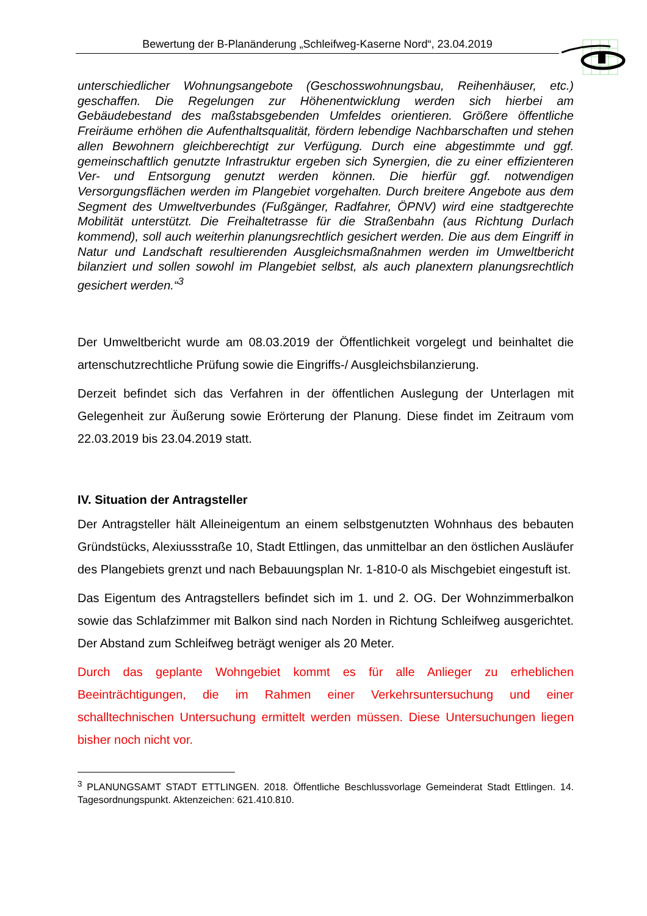Bewertung der B-Planänderung „Schleifweg-Kaserne Nord“, 23.04.2019
unterschiedlicher Wohnungsangebote (Geschosswohnungsbau, Reihenhäuser, etc.) geschaffen. Die Regelungen zur Höhenentwicklung werden sich hierbei am Gebäudebestand des maßstabsgebenden Umfeldes orientieren. Größere öffentliche Freiräume erhöhen die Aufenthaltsqualität, fördern lebendige Nachbarschaften und stehen allen Bewohnern gleichberechtigt zur Verfügung. Durch eine abgestimmte und ggf. gemeinschaftlich genutzte Infrastruktur ergeben sich Synergien, die zu einer effizienteren Ver- und Entsorgung genutzt werden können. Die hierfür ggf. notwendigen Versorgungsflächen werden im Plangebiet vorgehalten. Durch breitere Angebote aus dem Segment des Umweltverbundes (Fußgänger, Radfahrer, ÖPNV) wird eine stadtgerechte Mobilität unterstützt. Die Freihaltetrasse für die Straßenbahn (aus Richtung Durlach kommend), soll auch weiterhin planungsrechtlich gesichert werden. Die aus dem Eingriff in Natur und Landschaft resultierenden Ausgleichsmaßnahmen werden im Umweltbericht bilanziert und sollen sowohl im Plangebiet selbst, als auch planextern planungsrechtlich gesichert werden.“<sup>3</sup>
Der Umweltbericht wurde am 08.03.2019 der Öffentlichkeit vorgelegt und beinhaltet die artenschutzrechtliche Prüfung sowie die Eingriffs-/ Ausgleichsbilanzierung.
Derzeit befindet sich das Verfahren in der öffentlichen Auslegung der Unterlagen mit Gelegenheit zur Äußerung sowie Erörterung der Planung. Diese findet im Zeitraum vom 22.03.2019 bis 23.04.2019 statt.
IV. Situation der Antragsteller
Der Antragsteller hält Alleineigentum an einem selbstgenutzten Wohnhaus des bebauten Gründstücks, Alexiussstraße 10, Stadt Ettlingen, das unmittelbar an den östlichen Ausläufer des Plangebiets grenzt und nach Bebauungsplan Nr. 1-810-0 als Mischgebiet eingestuft ist.
Das Eigentum des Antragstellers befindet sich im 1. und 2. OG. Der Wohnzimmerbalkon sowie das Schlafzimmer mit Balkon sind nach Norden in Richtung Schleifweg ausgerichtet. Der Abstand zum Schleifweg beträgt weniger als 20 Meter.
Durch das geplante Wohngebiet kommt es für alle Anlieger zu erheblichen Beeinträchtigungen, die im Rahmen einer Verkehrsuntersuchung und einer schalltechnischen Untersuchung ermittelt werden müssen. Diese Untersuchungen liegen bisher noch nicht vor.
<sup>3</sup> PLANUNGSAMT STADT ETTLINGEN. 2018. Öffentliche Beschlussvorlage Gemeinderat Stadt Ettlingen. 14. Tagesordnungspunkt. Aktenzeichen: 621.410.810.